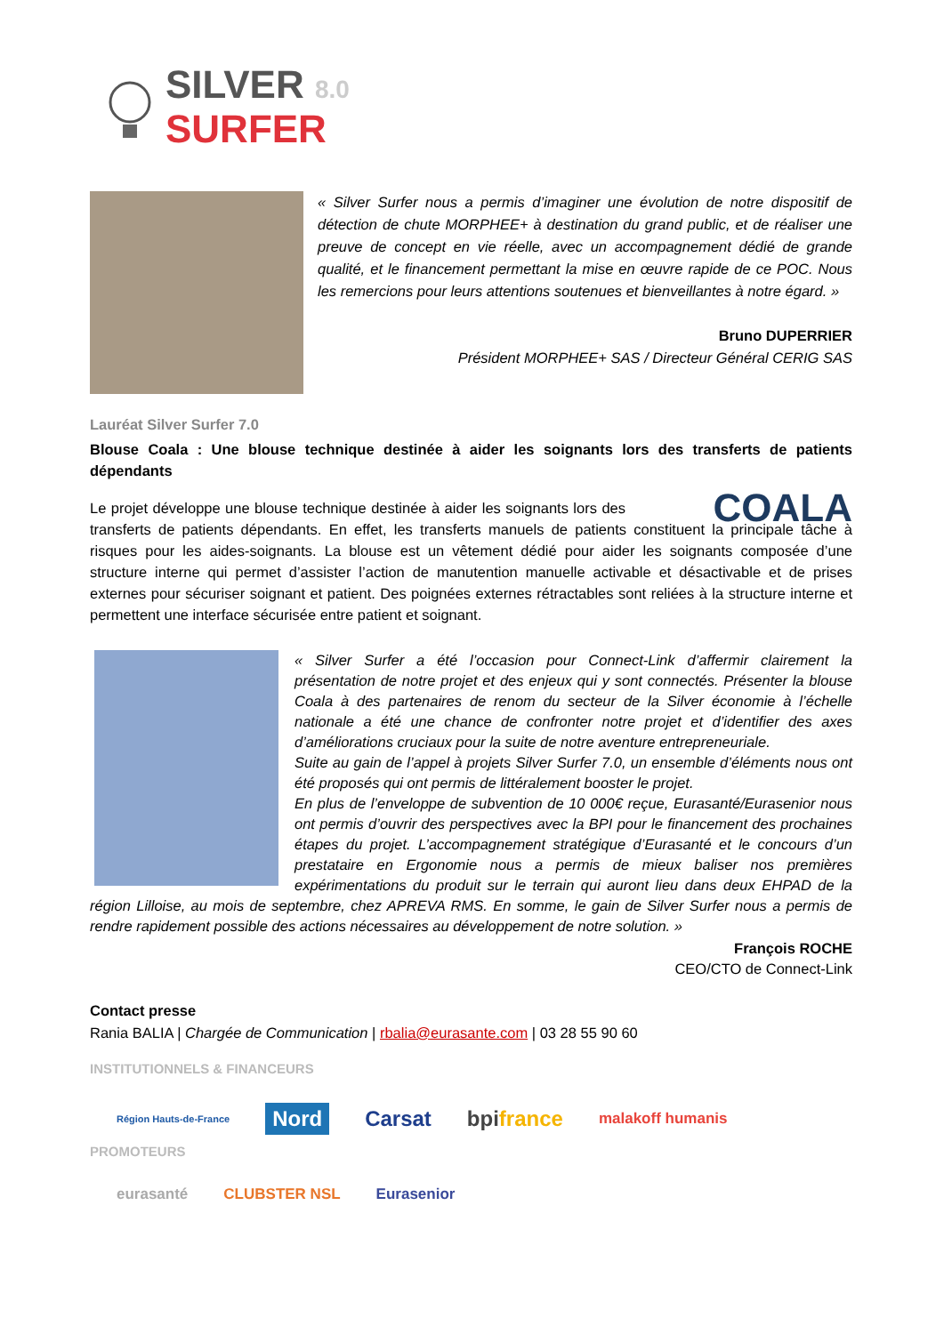SILVER 8.0
SURFER
« Silver Surfer nous a permis d’imaginer une évolution de notre dispositif de détection de chute MORPHEE+ à destination du grand public, et de réaliser une preuve de concept en vie réelle, avec un accompagnement dédié de grande qualité, et le financement permettant la mise en œuvre rapide de ce POC. Nous les remercions pour leurs attentions soutenues et bienveillantes à notre égard. »
Bruno DUPERRIER
Président MORPHEE+ SAS / Directeur Général CERIG SAS
Lauréat Silver Surfer 7.0
Blouse Coala : Une blouse technique destinée à aider les soignants lors des transferts de patients dépendants
COALA
Le projet développe une blouse technique destinée à aider les soignants lors des transferts de patients dépendants. En effet, les transferts manuels de patients constituent la principale tâche à risques pour les aides-soignants. La blouse est un vêtement dédié pour aider les soignants composée d’une structure interne qui permet d’assister l’action de manutention manuelle activable et désactivable et de prises externes pour sécuriser soignant et patient. Des poignées externes rétractables sont reliées à la structure interne et permettent une interface sécurisée entre patient et soignant.
« Silver Surfer a été l’occasion pour Connect-Link d’affermir clairement la présentation de notre projet et des enjeux qui y sont connectés. Présenter la blouse Coala à des partenaires de renom du secteur de la Silver économie à l’échelle nationale a été une chance de confronter notre projet et d’identifier des axes d’améliorations cruciaux pour la suite de notre aventure entrepreneuriale.
Suite au gain de l’appel à projets Silver Surfer 7.0, un ensemble d’éléments nous ont été proposés qui ont permis de littéralement booster le projet.
En plus de l’enveloppe de subvention de 10 000€ reçue, Eurasanté/Eurasenior nous ont permis d’ouvrir des perspectives avec la BPI pour le financement des prochaines étapes du projet. L’accompagnement stratégique d’Eurasanté et le concours d’un prestataire en Ergonomie nous a permis de mieux baliser nos premières expérimentations du produit sur le terrain qui auront lieu dans deux EHPAD de la région Lilloise, au mois de septembre, chez APREVA RMS. En somme, le gain de Silver Surfer nous a permis de rendre rapidement possible des actions nécessaires au développement de notre solution. »
François ROCHE
CEO/CTO de Connect-Link
Contact presse
Rania BALIA | Chargée de Communication | rbalia@eurasante.com | 03 28 55 90 60
INSTITUTIONNELS & FINANCEURS
Région Hauts-de-France Nord Carsat bpifrance malakoff humanis
PROMOTEURS
eurasanté CLUBSTER NSL Eurasenior